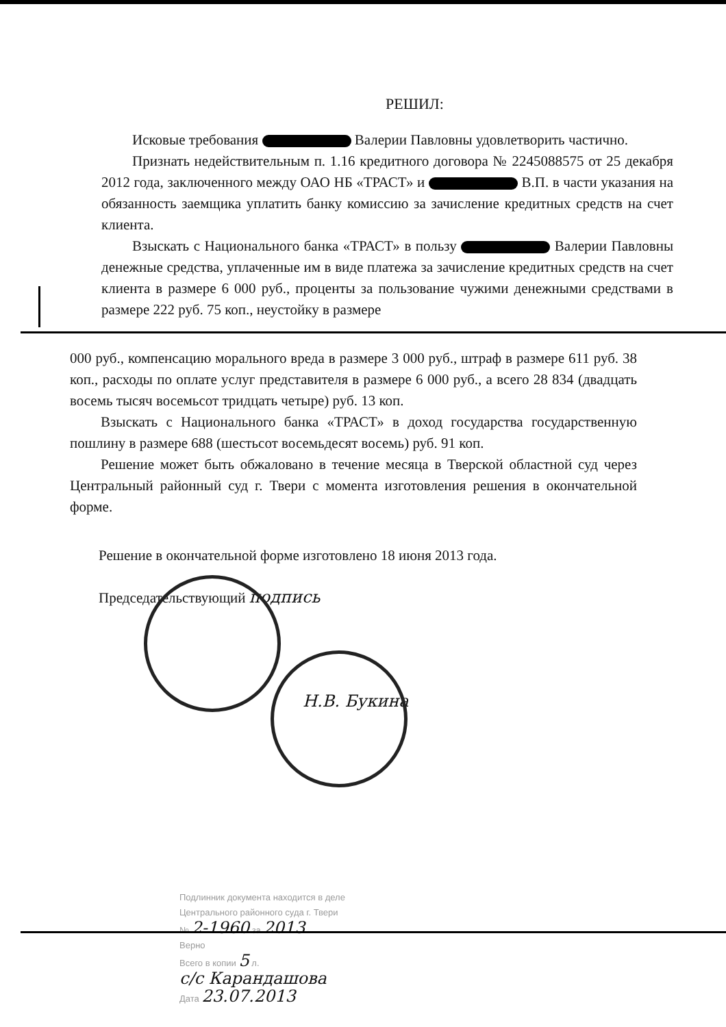РЕШИЛ:
Исковые требования Валерии Павловны удовлетворить частично.
Признать недействительным п. 1.16 кредитного договора № 2245088575 от 25 декабря 2012 года, заключенного между ОАО НБ «ТРАСТ» и В.П. в части указания на обязанность заемщика уплатить банку комиссию за зачисление кредитных средств на счет клиента.
Взыскать с Национального банка «ТРАСТ» в пользу Валерии Павловны денежные средства, уплаченные им в виде платежа за зачисление кредитных средств на счет клиента в размере 6 000 руб., проценты за пользование чужими денежными средствами в размере 222 руб. 75 коп., неустойку в размере
000 руб., компенсацию морального вреда в размере 3 000 руб., штраф в размере 611 руб. 38 коп., расходы по оплате услуг представителя в размере 6 000 руб., а всего 28 834 (двадцать восемь тысяч восемьсот тридцать четыре) руб. 13 коп.
Взыскать с Национального банка «ТРАСТ» в доход государства государственную пошлину в размере 688 (шестьсот восемьдесят восемь) руб. 91 коп.
Решение может быть обжаловано в течение месяца в Тверской областной суд через Центральный районный суд г. Твери с момента изготовления решения в окончательной форме.
Решение в окончательной форме изготовлено 18 июня 2013 года.
Председательствующий подпись
Н.В. Букина
Подлинник документа находится в деле
Центрального районного суда г. Твери
№ 2-1960 за 2013
Верно
Всего в копии 5 л.
с/с Карандашова
Дата 23.07.2013